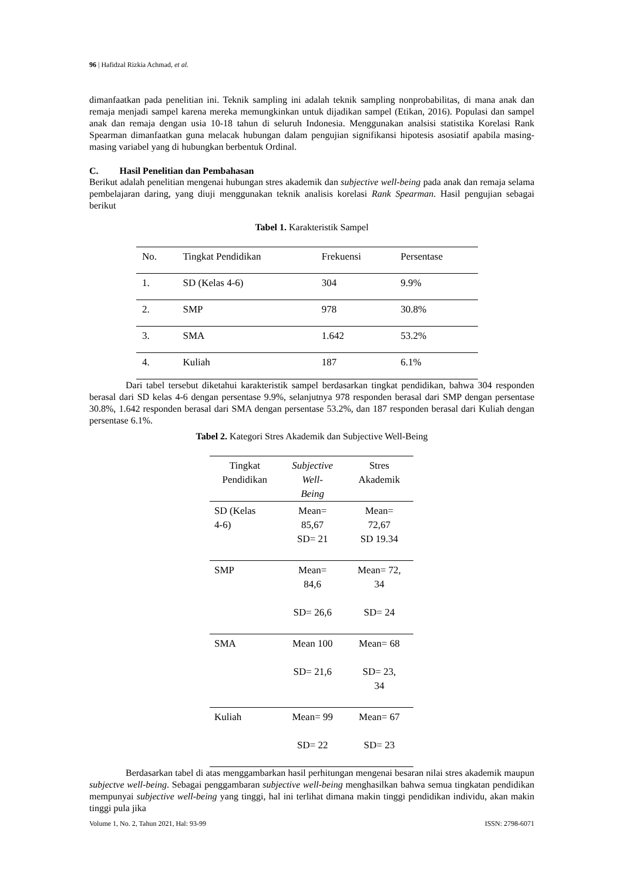96 | Hafidzal Rizkia Achmad, et al.
dimanfaatkan pada penelitian ini. Teknik sampling ini adalah teknik sampling nonprobabilitas, di mana anak dan remaja menjadi sampel karena mereka memungkinkan untuk dijadikan sampel (Etikan, 2016). Populasi dan sampel anak dan remaja dengan usia 10-18 tahun di seluruh Indonesia. Menggunakan analsisi statistika Korelasi Rank Spearman dimanfaatkan guna melacak hubungan dalam pengujian signifikansi hipotesis asosiatif apabila masing-masing variabel yang di hubungkan berbentuk Ordinal.
C. Hasil Penelitian dan Pembahasan
Berikut adalah penelitian mengenai hubungan stres akademik dan subjective well-being pada anak dan remaja selama pembelajaran daring, yang diuji menggunakan teknik analisis korelasi Rank Spearman. Hasil pengujian sebagai berikut
Tabel 1. Karakteristik Sampel
| No. | Tingkat Pendidikan | Frekuensi | Persentase |
| --- | --- | --- | --- |
| 1. | SD (Kelas 4-6) | 304 | 9.9% |
| 2. | SMP | 978 | 30.8% |
| 3. | SMA | 1.642 | 53.2% |
| 4. | Kuliah | 187 | 6.1% |
Dari tabel tersebut diketahui karakteristik sampel berdasarkan tingkat pendidikan, bahwa 304 responden berasal dari SD kelas 4-6 dengan persentase 9.9%, selanjutnya 978 responden berasal dari SMP dengan persentase 30.8%, 1.642 responden berasal dari SMA dengan persentase 53.2%, dan 187 responden berasal dari Kuliah dengan persentase 6.1%.
Tabel 2. Kategori Stres Akademik dan Subjective Well-Being
| Tingkat Pendidikan | Subjective Well- Being | Stres Akademik |
| --- | --- | --- |
| SD (Kelas 4-6) | Mean= 85,67 SD= 21 | Mean= 72,67 SD 19.34 |
| SMP | Mean= 84,6 SD= 26,6 | Mean= 72, 34 SD= 24 |
| SMA | Mean 100 SD= 21,6 | Mean= 68 SD= 23, 34 |
| Kuliah | Mean= 99 SD= 22 | Mean= 67 SD= 23 |
Berdasarkan tabel di atas menggambarkan hasil perhitungan mengenai besaran nilai stres akademik maupun subjectve well-being. Sebagai penggambaran subjective well-being menghasilkan bahwa semua tingkatan pendidikan mempunyai subjective well-being yang tinggi, hal ini terlihat dimana makin tinggi pendidikan individu, akan makin tinggi pula jika
Volume 1, No. 2, Tahun 2021, Hal: 93-99 ISSN: 2798-6071